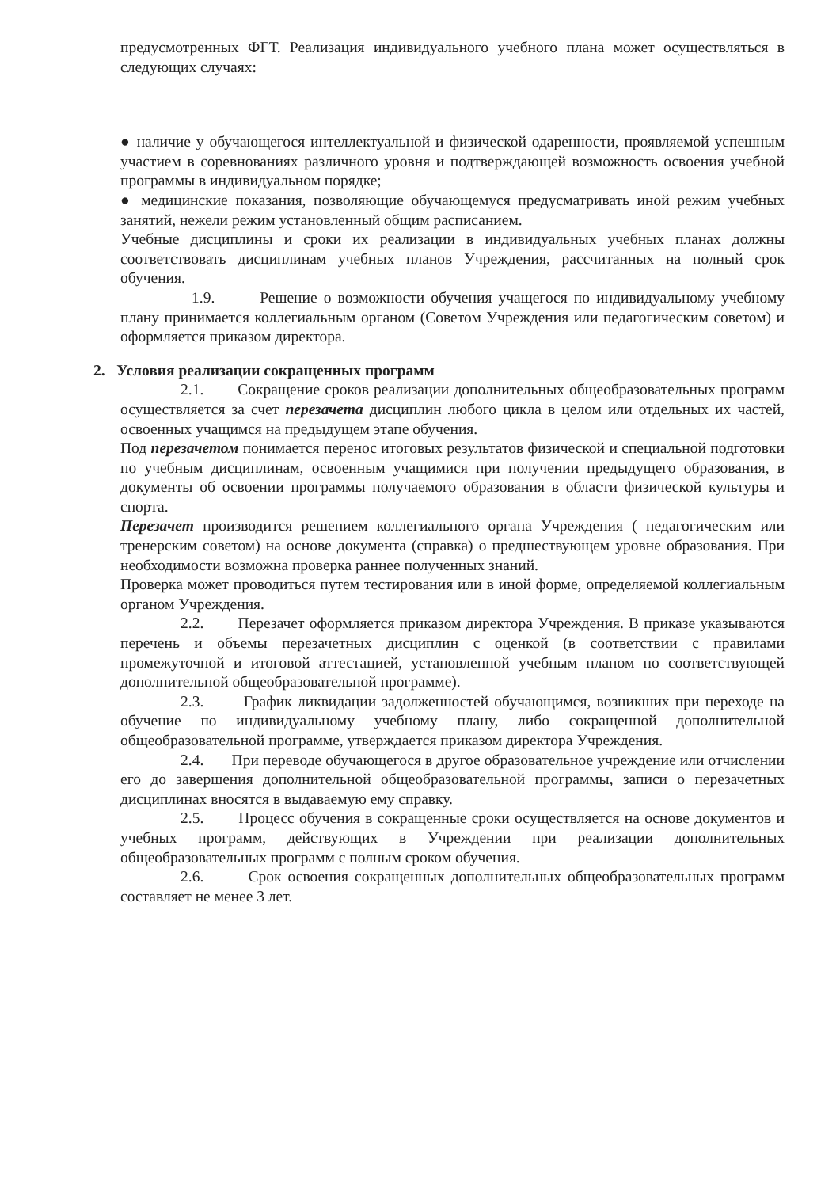предусмотренных ФГТ. Реализация индивидуального учебного плана может осуществляться в следующих случаях:
● наличие у обучающегося интеллектуальной и физической одаренности, проявляемой успешным участием в соревнованиях различного уровня и подтверждающей возможность освоения учебной программы в индивидуальном порядке;
● медицинские показания, позволяющие обучающемуся предусматривать иной режим учебных занятий, нежели режим установленный общим расписанием.
Учебные дисциплины и сроки их реализации в индивидуальных учебных планах должны соответствовать дисциплинам учебных планов Учреждения, рассчитанных на полный срок обучения.
1.9. Решение о возможности обучения учащегося по индивидуальному учебному плану принимается коллегиальным органом (Советом Учреждения или педагогическим советом) и оформляется приказом директора.
2. Условия реализации сокращенных программ
2.1. Сокращение сроков реализации дополнительных общеобразовательных программ осуществляется за счет перезачета дисциплин любого цикла в целом или отдельных их частей, освоенных учащимся на предыдущем этапе обучения.
Под перезачетом понимается перенос итоговых результатов физической и специальной подготовки по учебным дисциплинам, освоенным учащимися при получении предыдущего образования, в документы об освоении программы получаемого образования в области физической культуры и спорта.
Перезачет производится решением коллегиального органа Учреждения ( педагогическим или тренерским советом) на основе документа (справка) о предшествующем уровне образования. При необходимости возможна проверка раннее полученных знаний.
Проверка может проводиться путем тестирования или в иной форме, определяемой коллегиальным органом Учреждения.
2.2. Перезачет оформляется приказом директора Учреждения. В приказе указываются перечень и объемы перезачетных дисциплин с оценкой (в соответствии с правилами промежуточной и итоговой аттестацией, установленной учебным планом по соответствующей дополнительной общеобразовательной программе).
2.3. График ликвидации задолженностей обучающимся, возникших при переходе на обучение по индивидуальному учебному плану, либо сокращенной дополнительной общеобразовательной программе, утверждается приказом директора Учреждения.
2.4. При переводе обучающегося в другое образовательное учреждение или отчислении его до завершения дополнительной общеобразовательной программы, записи о перезачетных дисциплинах вносятся в выдаваемую ему справку.
2.5. Процесс обучения в сокращенные сроки осуществляется на основе документов и учебных программ, действующих в Учреждении при реализации дополнительных общеобразовательных программ с полным сроком обучения.
2.6. Срок освоения сокращенных дополнительных общеобразовательных программ составляет не менее 3 лет.